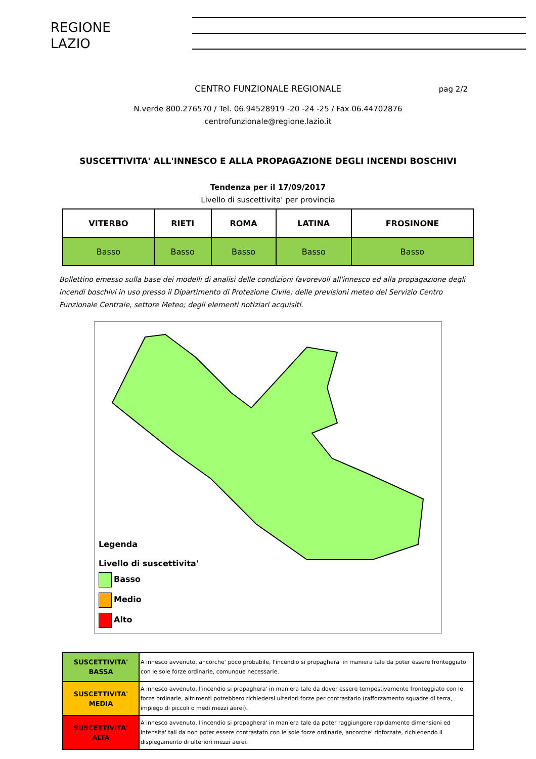REGIONE
LAZIO
CENTRO FUNZIONALE REGIONALE pag 2/2
N.verde 800.276570 / Tel. 06.94528919 -20 -24 -25 / Fax 06.44702876
centrofunzionale@regione.lazio.it
SUSCETTIVITA' ALL'INNESCO E ALLA PROPAGAZIONE DEGLI INCENDI BOSCHIVI
Tendenza per il 17/09/2017
Livello di suscettivita' per provincia
| VITERBO | RIETI | ROMA | LATINA | FROSINONE |
| --- | --- | --- | --- | --- |
| Basso | Basso | Basso | Basso | Basso |
Bollettino emesso sulla base dei modelli di analisi delle condizioni favorevoli all'innesco ed alla propagazione degli incendi boschivi in uso presso il Dipartimento di Protezione Civile; delle previsioni meteo del Servizio Centro Funzionale Centrale, settore Meteo; degli elementi notiziari acquisiti.
Legenda
Livello di suscettivita'
Basso
Medio
Alto
| SUSCETTIVITA' BASSA | A innesco avvenuto, ancorche' poco probabile, l'incendio si propaghera' in maniera tale da poter essere fronteggiato con le sole forze ordinarie, comunque necessarie. |
| SUSCETTIVITA' MEDIA | A innesco avvenuto, l'incendio si propaghera' in maniera tale da dover essere tempestivamente fronteggiato con le forze ordinarie, altrimenti potrebbero richiedersi ulteriori forze per contrastarlo (rafforzamento squadre di terra, impiego di piccoli o medi mezzi aerei). |
| SUSCETTIVITA' ALTA | A innesco avvenuto, l'incendio si propaghera' in maniera tale da poter raggiungere rapidamente dimensioni ed intensita' tali da non poter essere contrastato con le sole forze ordinarie, ancorche' rinforzate, richiedendo il dispiegamento di ulteriori mezzi aerei. |